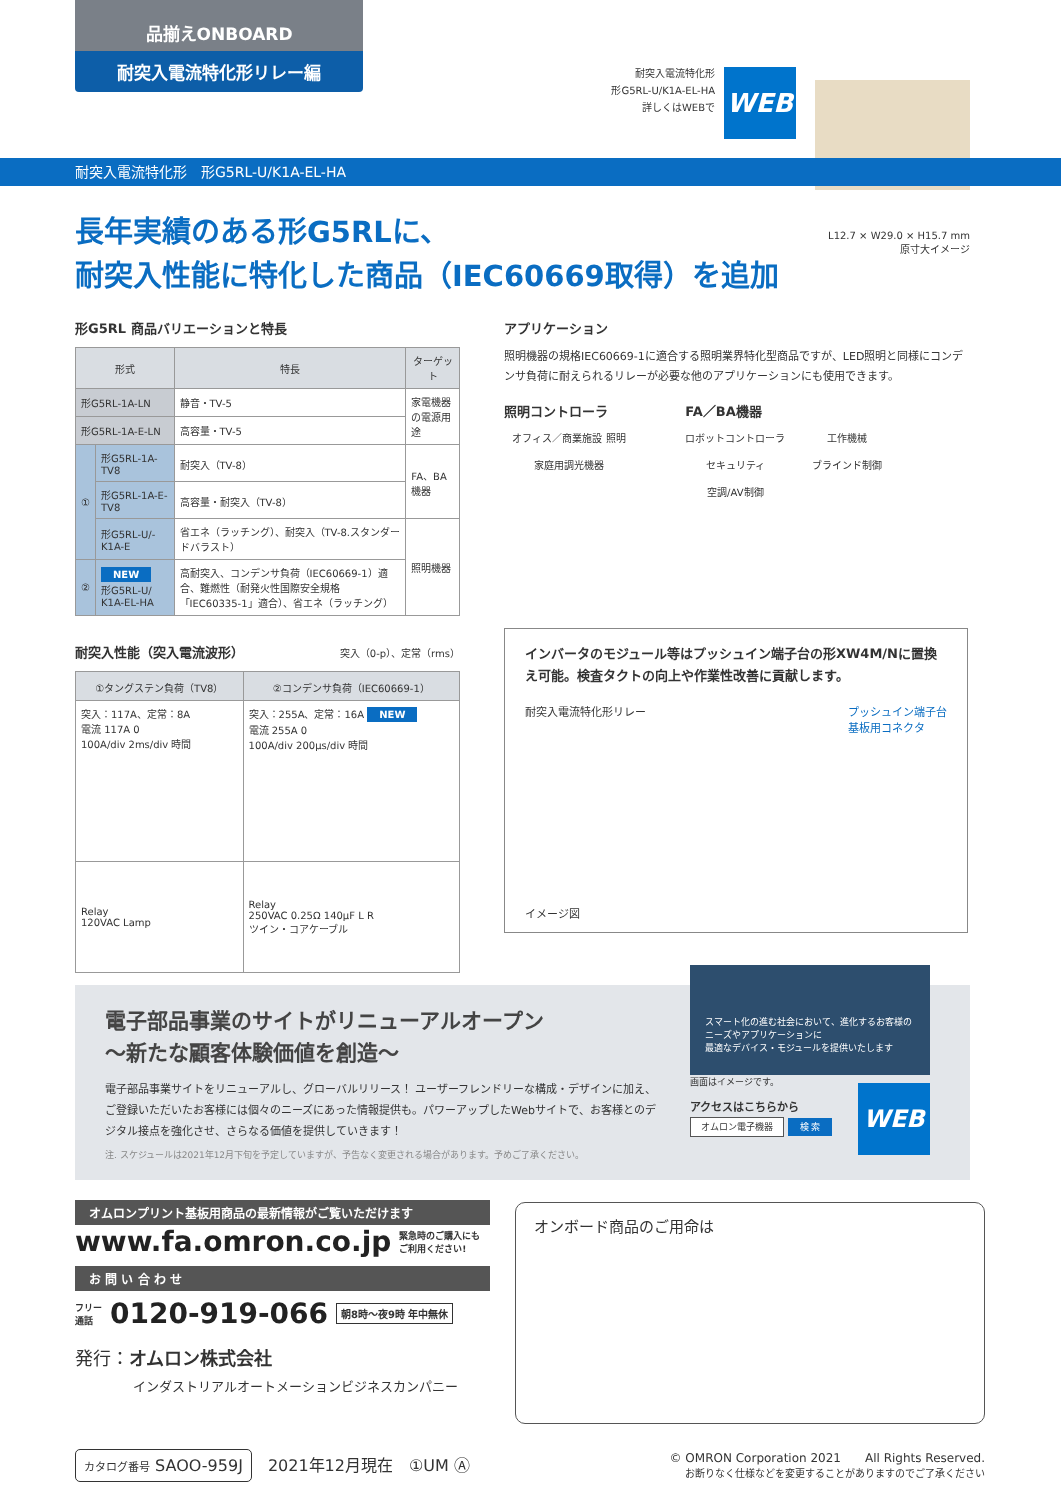品揃えONBOARD
耐突入電流特化形リレー編
耐突入電流特化形
形G5RL-U/K1A-EL-HA
詳しくはWEBで
WEB
耐突入電流特化形　形G5RL-U/K1A-EL-HA
L12.7 × W29.0 × H15.7 mm
原寸大イメージ
長年実績のある形G5RLに、
耐突入性能に特化した商品（IEC60669取得）を追加
形G5RL 商品バリエーションと特長
| 形式 | | 特長 | ターゲット |
| --- | --- | --- | --- |
| 形G5RL-1A-LN | | 静音・TV-5 | 家電機器の電源用途 |
| 形G5RL-1A-E-LN | | 高容量・TV-5 | |
| ① | 形G5RL-1A-TV8 | 耐突入（TV-8） | FA、BA機器 |
| | 形G5RL-1A-E-TV8 | 高容量・耐突入（TV-8） | |
| | 形G5RL-U/-K1A-E | 省エネ（ラッチング）、耐突入（TV-8.スタンダードバラスト） | 照明機器 |
| ② | NEW 形G5RL-U/ K1A-EL-HA | 高耐突入、コンデンサ負荷（IEC60669-1）適合、難燃性（耐発火性国際安全規格「IEC60335-1」適合）、省エネ（ラッチング） | |
耐突入性能（突入電流波形） 突入（0-p）、定常（rms）
| ①タングステン負荷（TV8） | ②コンデンサ負荷（IEC60669-1） |
| --- | --- |
| 突入：117A、定常：8A 電流 117A 0 100A/div 2ms/div 時間 | 突入：255A、定常：16A NEW 電流 255A 0 100A/div 200µs/div 時間 |
| Relay 120VAC Lamp | Relay 250VAC 0.25Ω 140µF L R ツイン・コアケーブル |
アプリケーション
照明機器の規格IEC60669-1に適合する照明業界特化型商品ですが、LED照明と同様にコンデンサ負荷に耐えられるリレーが必要な他のアプリケーションにも使用できます。
照明コントローラ
オフィス／商業施設 照明
家庭用調光機器
FA／BA機器
ロボットコントローラ
工作機械
セキュリティ
ブラインド制御
空調/AV制御
インバータのモジュール等はプッシュイン端子台の形XW4M/Nに置換え可能。検査タクトの向上や作業性改善に貢献します。
耐突入電流特化形リレー プッシュイン端子台
基板用コネクタ
イメージ図
電子部品事業のサイトがリニューアルオープン
～新たな顧客体験価値を創造～
電子部品事業サイトをリニューアルし、グローバルリリース！ ユーザーフレンドリーな構成・デザインに加え、ご登録いただいたお客様には個々のニーズにあった情報提供も。パワーアップしたWebサイトで、お客様とのデジタル接点を強化させ、さらなる価値を提供していきます！
注. スケジュールは2021年12月下旬を予定していますが、予告なく変更される場合があります。予めご了承ください。
スマート化の進む社会において、進化するお客様のニーズやアプリケーションに
最適なデバイス・モジュールを提供いたします
画面はイメージです。
アクセスはこちらから
オムロン電子機器 検 索
WEB
オムロンプリント基板用商品の最新情報がご覧いただけます
www.fa.omron.co.jp 緊急時のご購入にも
ご利用ください!
お 問 い 合 わ せ
フリー
通話 0120-919-066 朝8時～夜9時 年中無休
発行：オムロン株式会社
インダストリアルオートメーションビジネスカンパニー
オンボード商品のご用命は
カタログ番号 SAOO-959J　2021年12月現在　①UM Ⓐ
© OMRON Corporation 2021　　All Rights Reserved.
お断りなく仕様などを変更することがありますのでご了承ください